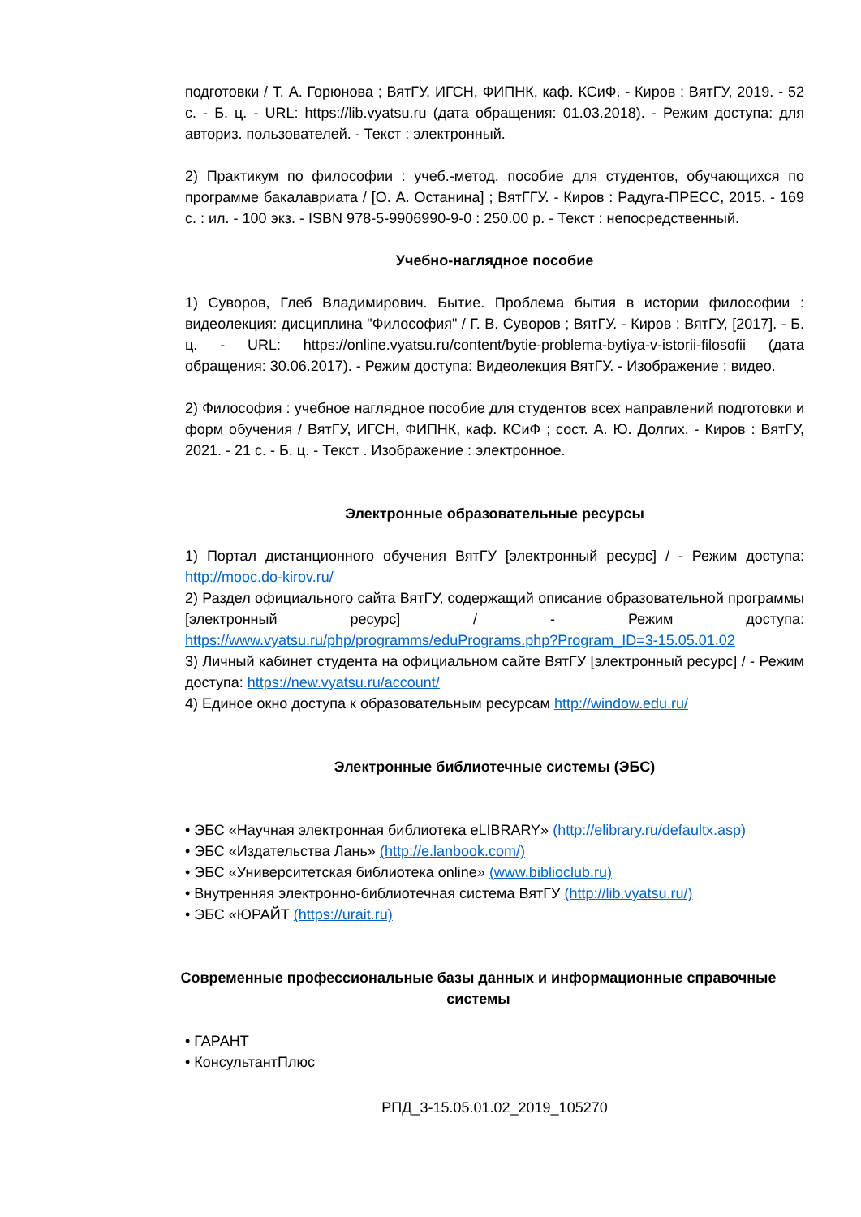подготовки / Т. А. Горюнова ; ВятГУ, ИГСН, ФИПНК, каф. КСиФ. - Киров : ВятГУ, 2019. - 52 с. - Б. ц. - URL: https://lib.vyatsu.ru (дата обращения: 01.03.2018). - Режим доступа: для авториз. пользователей. - Текст : электронный.
2) Практикум по философии : учеб.-метод. пособие для студентов, обучающихся по программе бакалавриата / [О. А. Останина] ; ВятГГУ. - Киров : Радуга-ПРЕСС, 2015. - 169 с. : ил. - 100 экз. - ISBN 978-5-9906990-9-0 : 250.00 р. - Текст : непосредственный.
Учебно-наглядное пособие
1) Суворов, Глеб Владимирович. Бытие. Проблема бытия в истории философии : видеолекция: дисциплина "Философия" / Г. В. Суворов ; ВятГУ. - Киров : ВятГУ, [2017]. - Б. ц. - URL: https://online.vyatsu.ru/content/bytie-problema-bytiya-v-istorii-filosofii (дата обращения: 30.06.2017). - Режим доступа: Видеолекция ВятГУ. - Изображение : видео.
2) Философия : учебное наглядное пособие для студентов всех направлений подготовки и форм обучения / ВятГУ, ИГСН, ФИПНК, каф. КСиФ ; сост. А. Ю. Долгих. - Киров : ВятГУ, 2021. - 21 с. - Б. ц. - Текст . Изображение : электронное.
Электронные образовательные ресурсы
1) Портал дистанционного обучения ВятГУ [электронный ресурс] / - Режим доступа: http://mooc.do-kirov.ru/
2) Раздел официального сайта ВятГУ, содержащий описание образовательной программы [электронный ресурс] / - Режим доступа: https://www.vyatsu.ru/php/programms/eduPrograms.php?Program_ID=3-15.05.01.02
3) Личный кабинет студента на официальном сайте ВятГУ [электронный ресурс] / - Режим доступа: https://new.vyatsu.ru/account/
4) Единое окно доступа к образовательным ресурсам http://window.edu.ru/
Электронные библиотечные системы (ЭБС)
• ЭБС «Научная электронная библиотека eLIBRARY» (http://elibrary.ru/defaultx.asp)
• ЭБС «Издательства Лань» (http://e.lanbook.com/)
• ЭБС «Университетская библиотека online» (www.biblioclub.ru)
• Внутренняя электронно-библиотечная система ВятГУ (http://lib.vyatsu.ru/)
• ЭБС «ЮРАЙТ (https://urait.ru)
Современные профессиональные базы данных и информационные справочные системы
• ГАРАНТ
• КонсультантПлюс
РПД_3-15.05.01.02_2019_105270